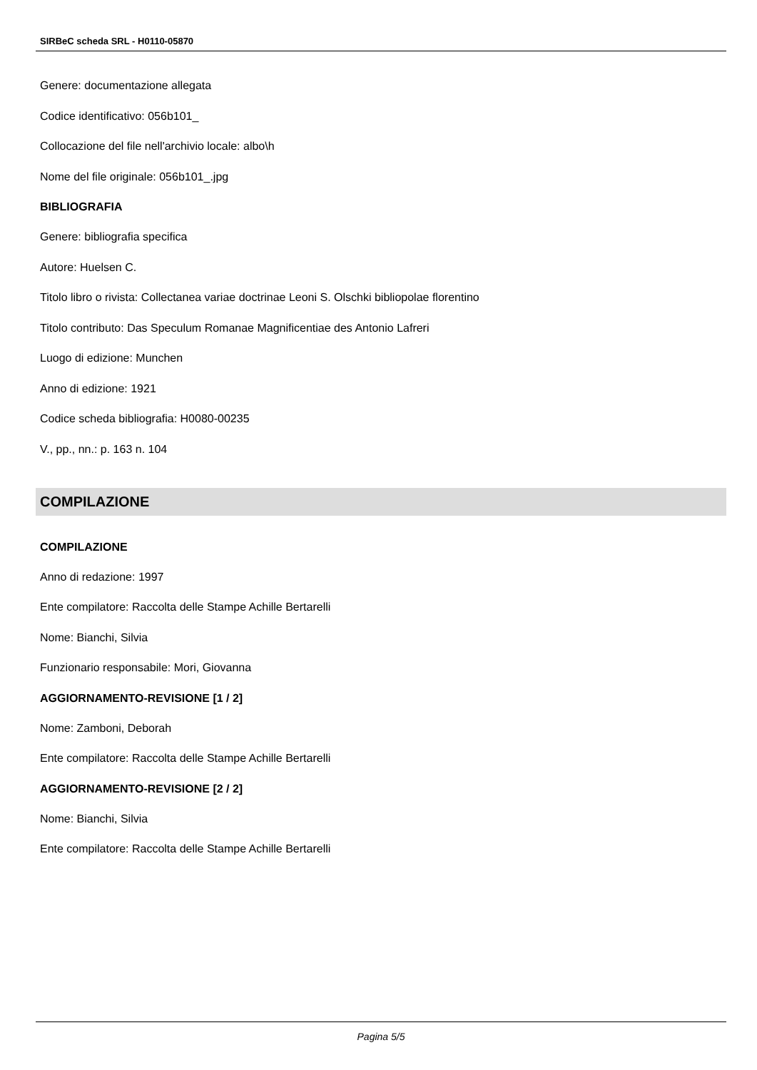SIRBeC scheda SRL - H0110-05870
Genere: documentazione allegata
Codice identificativo: 056b101_
Collocazione del file nell'archivio locale: albo\h
Nome del file originale: 056b101_.jpg
BIBLIOGRAFIA
Genere: bibliografia specifica
Autore: Huelsen C.
Titolo libro o rivista: Collectanea variae doctrinae Leoni S. Olschki bibliopolae florentino
Titolo contributo: Das Speculum Romanae Magnificentiae des Antonio Lafreri
Luogo di edizione: Munchen
Anno di edizione: 1921
Codice scheda bibliografia: H0080-00235
V., pp., nn.: p. 163 n. 104
COMPILAZIONE
COMPILAZIONE
Anno di redazione: 1997
Ente compilatore: Raccolta delle Stampe Achille Bertarelli
Nome: Bianchi, Silvia
Funzionario responsabile: Mori, Giovanna
AGGIORNAMENTO-REVISIONE [1 / 2]
Nome: Zamboni, Deborah
Ente compilatore: Raccolta delle Stampe Achille Bertarelli
AGGIORNAMENTO-REVISIONE [2 / 2]
Nome: Bianchi, Silvia
Ente compilatore: Raccolta delle Stampe Achille Bertarelli
Pagina 5/5